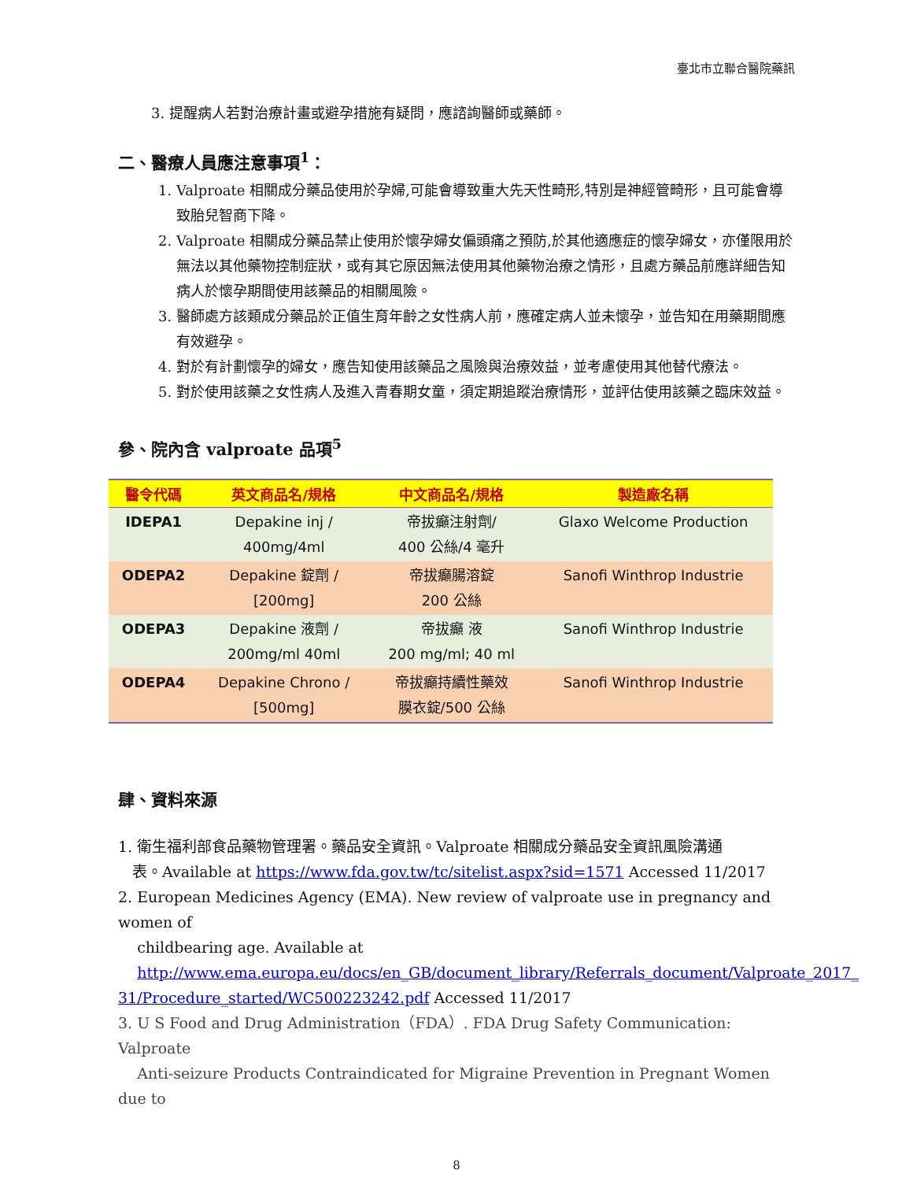臺北市立聯合醫院藥訊
3. 提醒病人若對治療計畫或避孕措施有疑問，應諮詢醫師或藥師。
二、醫療人員應注意事項<sup>1</sup>：
1. Valproate 相關成分藥品使用於孕婦,可能會導致重大先天性畸形,特別是神經管畸形，且可能會導致胎兒智商下降。
2. Valproate 相關成分藥品禁止使用於懷孕婦女偏頭痛之預防,於其他適應症的懷孕婦女，亦僅限用於無法以其他藥物控制症狀，或有其它原因無法使用其他藥物治療之情形，且處方藥品前應詳細告知病人於懷孕期間使用該藥品的相關風險。
3. 醫師處方該類成分藥品於正值生育年齡之女性病人前，應確定病人並未懷孕，並告知在用藥期間應有效避孕。
4. 對於有計劃懷孕的婦女，應告知使用該藥品之風險與治療效益，並考慮使用其他替代療法。
5. 對於使用該藥之女性病人及進入青春期女童，須定期追蹤治療情形，並評估使用該藥之臨床效益。
參、院內含 valproate 品項<sup>5</sup>
| 醫令代碼 | 英文商品名/規格 | 中文商品名/規格 | 製造廠名稱 |
| --- | --- | --- | --- |
| IDEPA1 | Depakine inj / 400mg/4ml | 帝拔癲注射劑/ 400 公絲/4 毫升 | Glaxo Welcome Production |
| ODEPA2 | Depakine 錠劑 / [200mg] | 帝拔癲腸溶錠 200 公絲 | Sanofi Winthrop Industrie |
| ODEPA3 | Depakine 液劑 / 200mg/ml 40ml | 帝拔癲 液 200 mg/ml; 40 ml | Sanofi Winthrop Industrie |
| ODEPA4 | Depakine Chrono / [500mg] | 帝拔癲持續性藥效 膜衣錠/500 公絲 | Sanofi Winthrop Industrie |
肆、資料來源
1. 衛生福利部食品藥物管理署。藥品安全資訊。Valproate 相關成分藥品安全資訊風險溝通
表。Available at https://www.fda.gov.tw/tc/sitelist.aspx?sid=1571 Accessed 11/2017
2. European Medicines Agency (EMA). New review of valproate use in pregnancy and women of
childbearing age. Available at
http://www.ema.europa.eu/docs/en_GB/document_library/Referrals_document/Valproate_2017_ 31/Procedure_started/WC500223242.pdf Accessed 11/2017
3. U S Food and Drug Administration（FDA）. FDA Drug Safety Communication: Valproate
Anti-seizure Products Contraindicated for Migraine Prevention in Pregnant Women due to
8